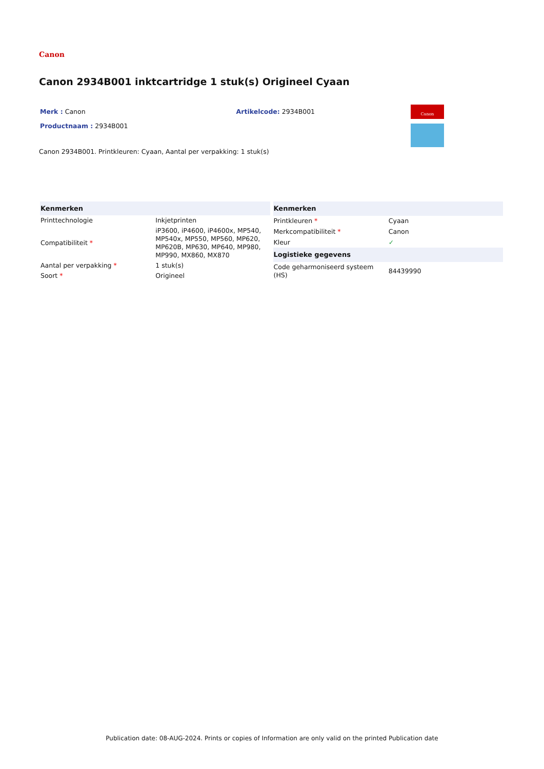Canon
Canon 2934B001 inktcartridge 1 stuk(s) Origineel Cyaan
Merk : Canon Artikelcode: 2934B001
Productnaam : 2934B001
Canon
Canon 2934B001. Printkleuren: Cyaan, Aantal per verpakking: 1 stuk(s)
| Kenmerken | |
| --- | --- |
| Printtechnologie | Inkjetprinten |
| Compatibiliteit * | iP3600, iP4600, iP4600x, MP540, MP540x, MP550, MP560, MP620, MP620B, MP630, MP640, MP980, MP990, MX860, MX870 |
| Aantal per verpakking * | 1 stuk(s) |
| Soort * | Origineel |
| Kenmerken | |
| --- | --- |
| Printkleuren * | Cyaan |
| Merkcompatibiliteit * | Canon |
| Kleur | ✓ |
| Logistieke gegevens | |
| Code geharmoniseerd systeem (HS) | 84439990 |
Publication date: 08-AUG-2024. Prints or copies of Information are only valid on the printed Publication date